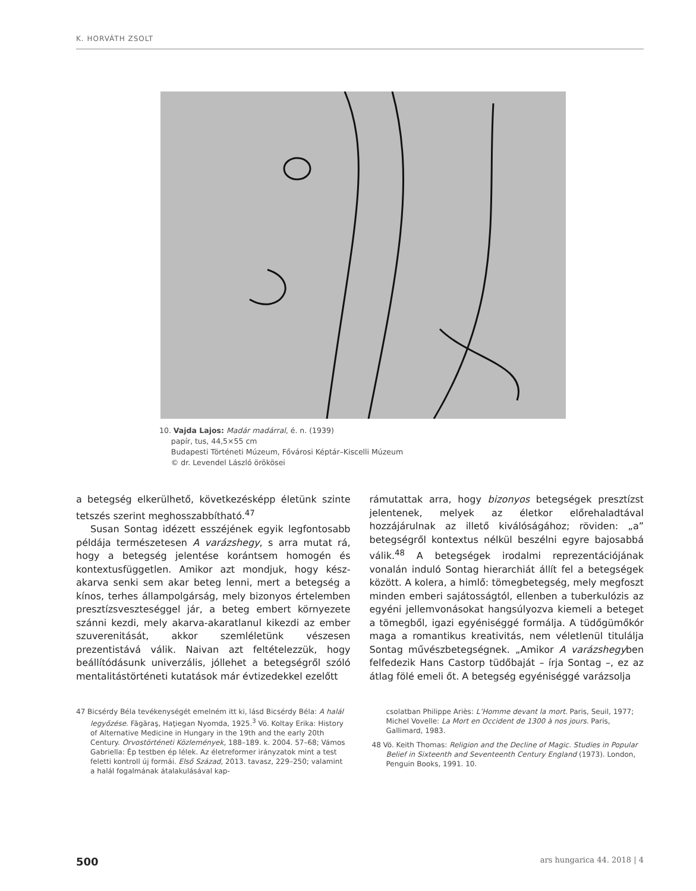K. HORVÁTH ZSOLT
10. Vajda Lajos: Madár madárral, é. n. (1939)
papír, tus, 44,5×55 cm
Budapesti Történeti Múzeum, Fővárosi Képtár–Kiscelli Múzeum
© dr. Levendel László örökösei
a betegség elkerülhető, következésképp életünk szinte tetszés szerint meghosszabbítható.<sup>47</sup>
Susan Sontag idézett esszéjének egyik legfontosabb példája természetesen A varázshegy, s arra mutat rá, hogy a betegség jelentése korántsem homogén és kontextusfüggetlen. Amikor azt mondjuk, hogy kész­akarva senki sem akar beteg lenni, mert a betegség a kínos, terhes állampolgárság, mely bizonyos értelemben presztízsveszteséggel jár, a beteg embert környezete szánni kezdi, mely akarva-akaratlanul kikezdi az ember szuverenitását, akkor szemléletünk vészesen prezentistává válik. Naivan azt feltételezzük, hogy beállítódásunk univerzális, jóllehet a betegségről szóló mentalitástörténeti kutatások már évtizedekkel ezelőtt
rámutattak arra, hogy bizonyos betegségek presztízst jelentenek, melyek az életkor előrehaladtával hozzájárulnak az illető kiválóságához; röviden: „a” betegségről kontextus nélkül beszélni egyre bajosabbá válik.<sup>48</sup> A betegségek irodalmi reprezentációjának vonalán induló Sontag hierarchiát állít fel a betegségek között. A kolera, a himlő: tömegbetegség, mely megfoszt minden emberi sajátosságtól, ellenben a tuberkulózis az egyéni jellemvonásokat hangsúlyozva kiemeli a beteget a tömegből, igazi egyéniséggé formálja. A tüdőgümőkór maga a romantikus kreativitás, nem véletlenül titulálja Sontag művészbetegségnek. „Amikor A varázshegyben felfedezik Hans Castorp tüdőbaját – írja Sontag –, ez az átlag fölé emeli őt. A betegség egyéniséggé varázsolja
47 Bicsérdy Béla tevékenységét emelném itt ki, lásd Bicsérdy Béla: A halál legyőzése. Făgăraş, Haţiegan Nyomda, 1925.<sup>3</sup> Vö. Koltay Erika: History of Alternative Medicine in Hungary in the 19th and the early 20th Century. Orvostörténeti Közlemények, 188–189. k. 2004. 57–68; Vámos Gabriella: Ép testben ép lélek. Az életreformer irányzatok mint a test feletti kontroll új formái. Első Század, 2013. tavasz, 229–250; valamint a halál fogalmának átalakulásával kap-
csolatban Philippe Ariès: L’Homme devant la mort. Paris, Seuil, 1977; Michel Vovelle: La Mort en Occident de 1300 à nos jours. Paris, Gallimard, 1983.
48 Vö. Keith Thomas: Religion and the Decline of Magic. Studies in Popular Belief in Sixteenth and Seventeenth Century England (1973). London, Penguin Books, 1991. 10.
500 ars hungarica 44. 2018 | 4